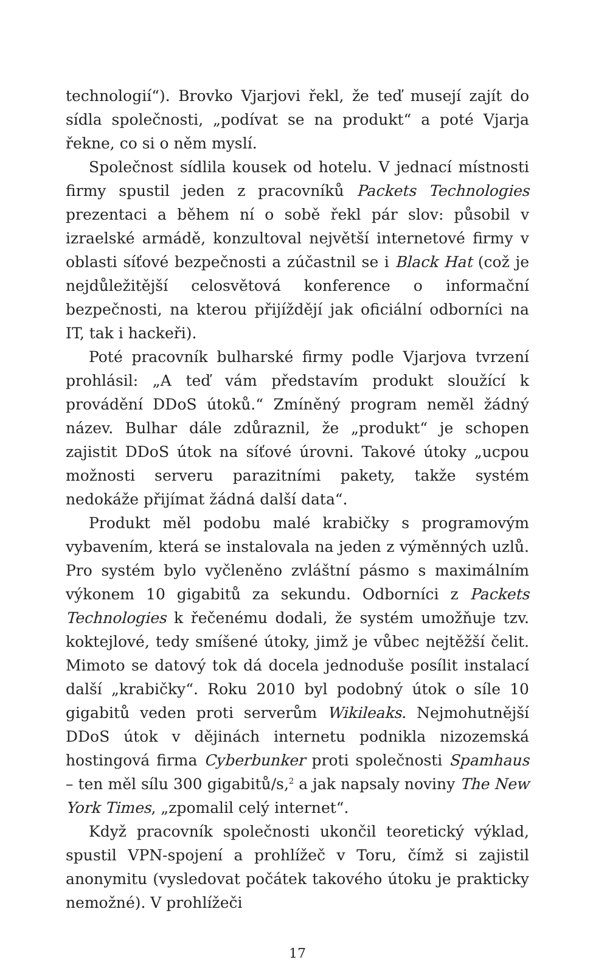technologií“). Brovko Vjarjovi řekl, že teď musejí zajít do sídla společnosti, „podívat se na produkt“ a poté Vjarja řekne, co si o něm myslí.
Společnost sídlila kousek od hotelu. V jednací místnosti firmy spustil jeden z pracovníků Packets Technologies prezentaci a během ní o sobě řekl pár slov: působil v izraelské armádě, konzultoval největší internetové firmy v oblasti síťové bezpečnosti a zúčastnil se i Black Hat (což je nejdůležitější celosvětová konference o informační bezpečnosti, na kterou přijíždějí jak oficiální odborníci na IT, tak i hackeři).
Poté pracovník bulharské firmy podle Vjarjova tvrzení prohlásil: „A teď vám představím produkt sloužící k provádění DDoS útoků.“ Zmíněný program neměl žádný název. Bulhar dále zdůraznil, že „produkt“ je schopen zajistit DDoS útok na síťové úrovni. Takové útoky „ucpou možnosti serveru parazitními pakety, takže systém nedokáže přijímat žádná další data“.
Produkt měl podobu malé krabičky s programovým vybavením, která se instalovala na jeden z výměnných uzlů. Pro systém bylo vyčleněno zvláštní pásmo s maximálním výkonem 10 gigabitů za sekundu. Odborníci z Packets Technologies k řečenému dodali, že systém umožňuje tzv. koktejlové, tedy smíšené útoky, jimž je vůbec nejtěžší čelit. Mimoto se datový tok dá docela jednoduše posílit instalací další „krabičky“. Roku 2010 byl podobný útok o síle 10 gigabitů veden proti serverům Wikileaks. Nejmohutnější DDoS útok v dějinách internetu podnikla nizozemská hostingová firma Cyberbunker proti společnosti Spamhaus – ten měl sílu 300 gigabitů/s,<sup>2</sup> a jak napsaly noviny The New York Times, „zpomalil celý internet“.
Když pracovník společnosti ukončil teoretický výklad, spustil VPN-spojení a prohlížeč v Toru, čímž si zajistil anonymitu (vysledovat počátek takového útoku je prakticky nemožné). V prohlížeči
17